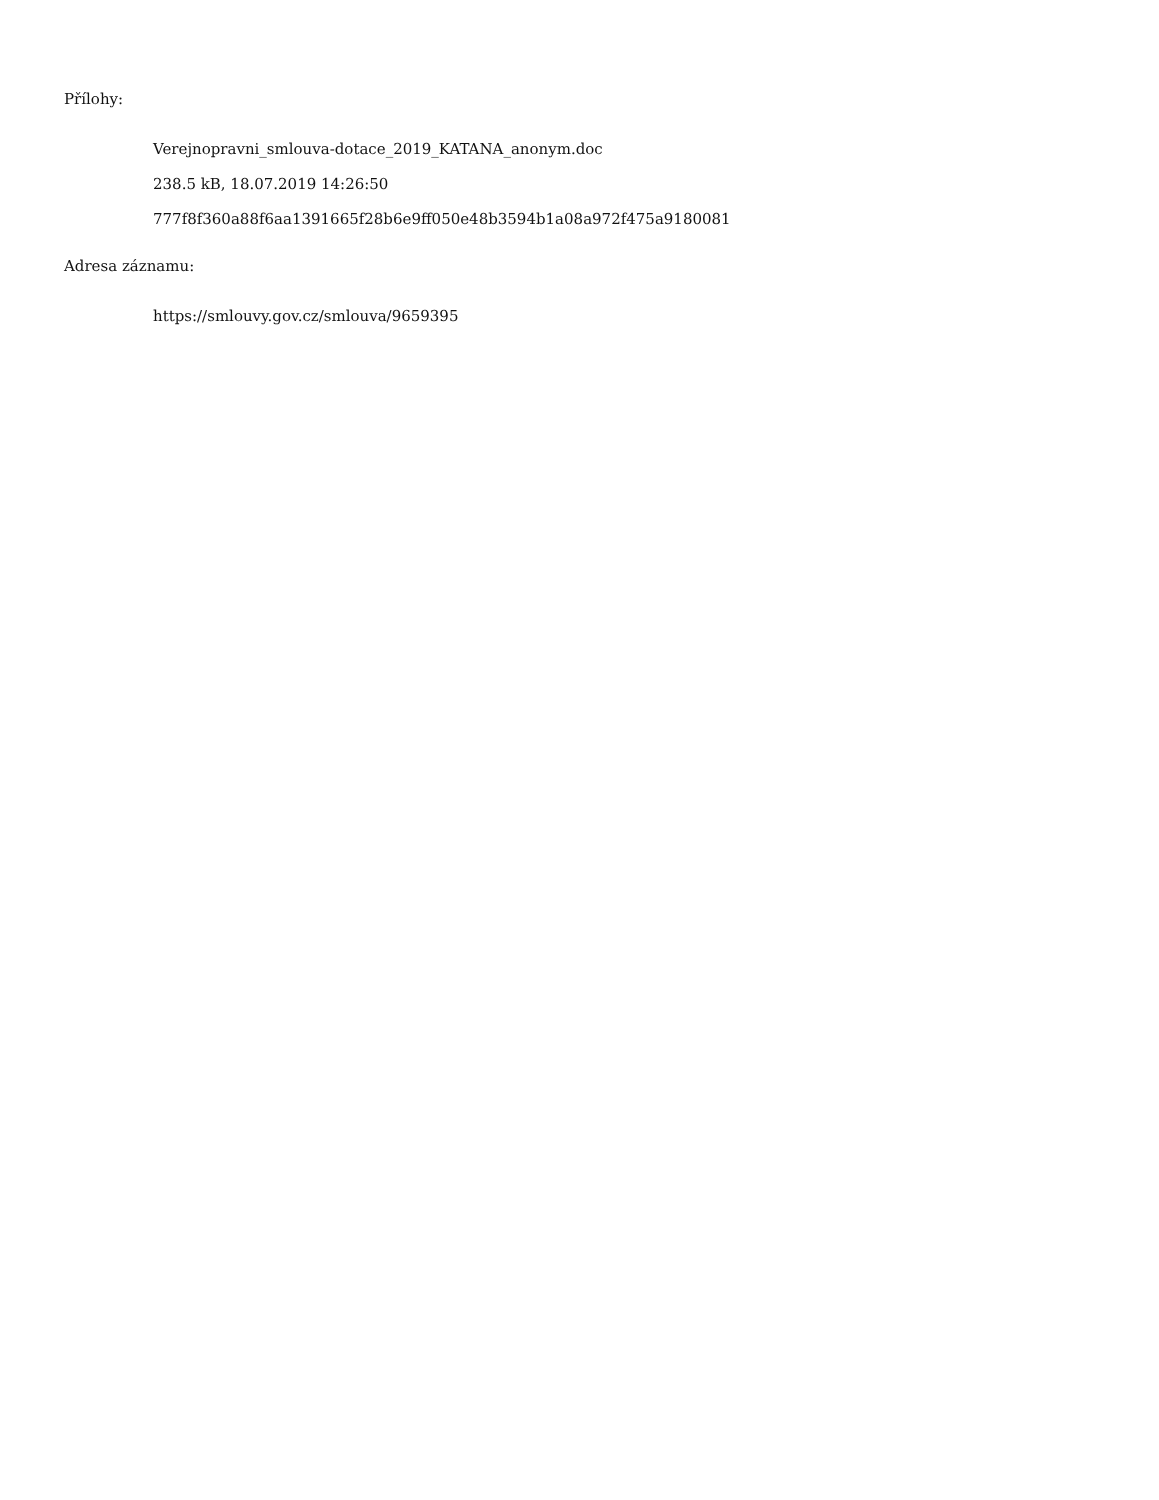Přílohy:
Verejnopravni_smlouva-dotace_2019_KATANA_anonym.doc
238.5 kB, 18.07.2019 14:26:50
777f8f360a88f6aa1391665f28b6e9ff050e48b3594b1a08a972f475a9180081
Adresa záznamu:
https://smlouvy.gov.cz/smlouva/9659395